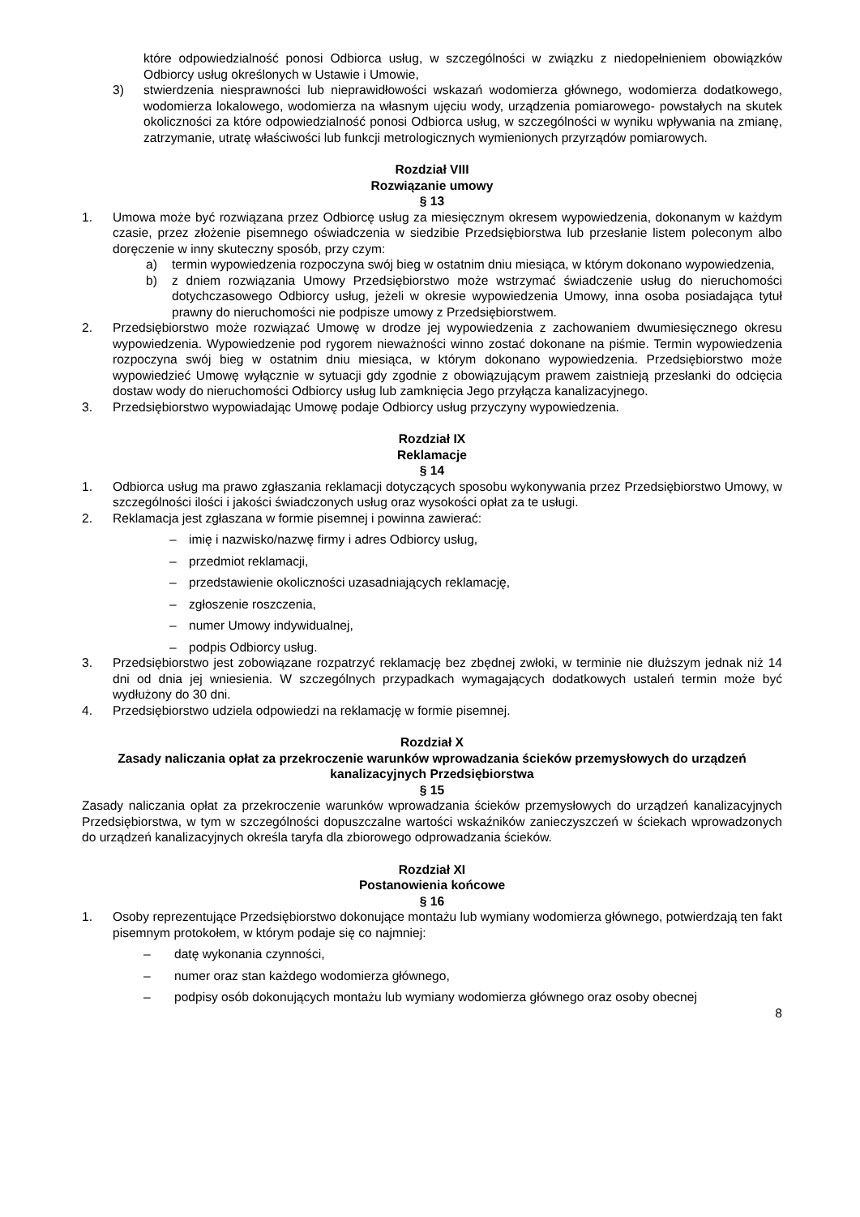które odpowiedzialność ponosi Odbiorca usług, w szczególności w związku z niedopełnieniem obowiązków Odbiorcy usług określonych w Ustawie i Umowie,
3) stwierdzenia niesprawności lub nieprawidłowości wskazań wodomierza głównego, wodomierza dodatkowego, wodomierza lokalowego, wodomierza na własnym ujęciu wody, urządzenia pomiarowego- powstałych na skutek okoliczności za które odpowiedzialność ponosi Odbiorca usług, w szczególności w wyniku wpływania na zmianę, zatrzymanie, utratę właściwości lub funkcji metrologicznych wymienionych przyrządów pomiarowych.
Rozdział VIII
Rozwiązanie umowy
§ 13
1. Umowa może być rozwiązana przez Odbiorcę usług za miesięcznym okresem wypowiedzenia, dokonanym w każdym czasie, przez złożenie pisemnego oświadczenia w siedzibie Przedsiębiorstwa lub przesłanie listem poleconym albo doręczenie w inny skuteczny sposób, przy czym:
a) termin wypowiedzenia rozpoczyna swój bieg w ostatnim dniu miesiąca, w którym dokonano wypowiedzenia,
b) z dniem rozwiązania Umowy Przedsiębiorstwo może wstrzymać świadczenie usług do nieruchomości dotychczasowego Odbiorcy usług, jeżeli w okresie wypowiedzenia Umowy, inna osoba posiadająca tytuł prawny do nieruchomości nie podpisze umowy z Przedsiębiorstwem.
2. Przedsiębiorstwo może rozwiązać Umowę w drodze jej wypowiedzenia z zachowaniem dwumiesięcznego okresu wypowiedzenia. Wypowiedzenie pod rygorem nieważności winno zostać dokonane na piśmie. Termin wypowiedzenia rozpoczyna swój bieg w ostatnim dniu miesiąca, w którym dokonano wypowiedzenia. Przedsiębiorstwo może wypowiedzieć Umowę wyłącznie w sytuacji gdy zgodnie z obowiązującym prawem zaistnieją przesłanki do odcięcia dostaw wody do nieruchomości Odbiorcy usług lub zamknięcia Jego przyłącza kanalizacyjnego.
3. Przedsiębiorstwo wypowiadając Umowę podaje Odbiorcy usług przyczyny wypowiedzenia.
Rozdział IX
Reklamacje
§ 14
1. Odbiorca usług ma prawo zgłaszania reklamacji dotyczących sposobu wykonywania przez Przedsiębiorstwo Umowy, w szczególności ilości i jakości świadczonych usług oraz wysokości opłat za te usługi.
2. Reklamacja jest zgłaszana w formie pisemnej i powinna zawierać:
– imię i nazwisko/nazwę firmy i adres Odbiorcy usług,
– przedmiot reklamacji,
– przedstawienie okoliczności uzasadniających reklamację,
– zgłoszenie roszczenia,
– numer Umowy indywidualnej,
– podpis Odbiorcy usług.
3. Przedsiębiorstwo jest zobowiązane rozpatrzyć reklamację bez zbędnej zwłoki, w terminie nie dłuższym jednak niż 14 dni od dnia jej wniesienia. W szczególnych przypadkach wymagających dodatkowych ustaleń termin może być wydłużony do 30 dni.
4. Przedsiębiorstwo udziela odpowiedzi na reklamację w formie pisemnej.
Rozdział X
Zasady naliczania opłat za przekroczenie warunków wprowadzania ścieków przemysłowych do urządzeń kanalizacyjnych Przedsiębiorstwa
§ 15
Zasady naliczania opłat za przekroczenie warunków wprowadzania ścieków przemysłowych do urządzeń kanalizacyjnych Przedsiębiorstwa, w tym w szczególności dopuszczalne wartości wskaźników zanieczyszczeń w ściekach wprowadzonych do urządzeń kanalizacyjnych określa taryfa dla zbiorowego odprowadzania ścieków.
Rozdział XI
Postanowienia końcowe
§ 16
1. Osoby reprezentujące Przedsiębiorstwo dokonujące montażu lub wymiany wodomierza głównego, potwierdzają ten fakt pisemnym protokołem, w którym podaje się co najmniej:
– datę wykonania czynności,
– numer oraz stan każdego wodomierza głównego,
– podpisy osób dokonujących montażu lub wymiany wodomierza głównego oraz osoby obecnej
8